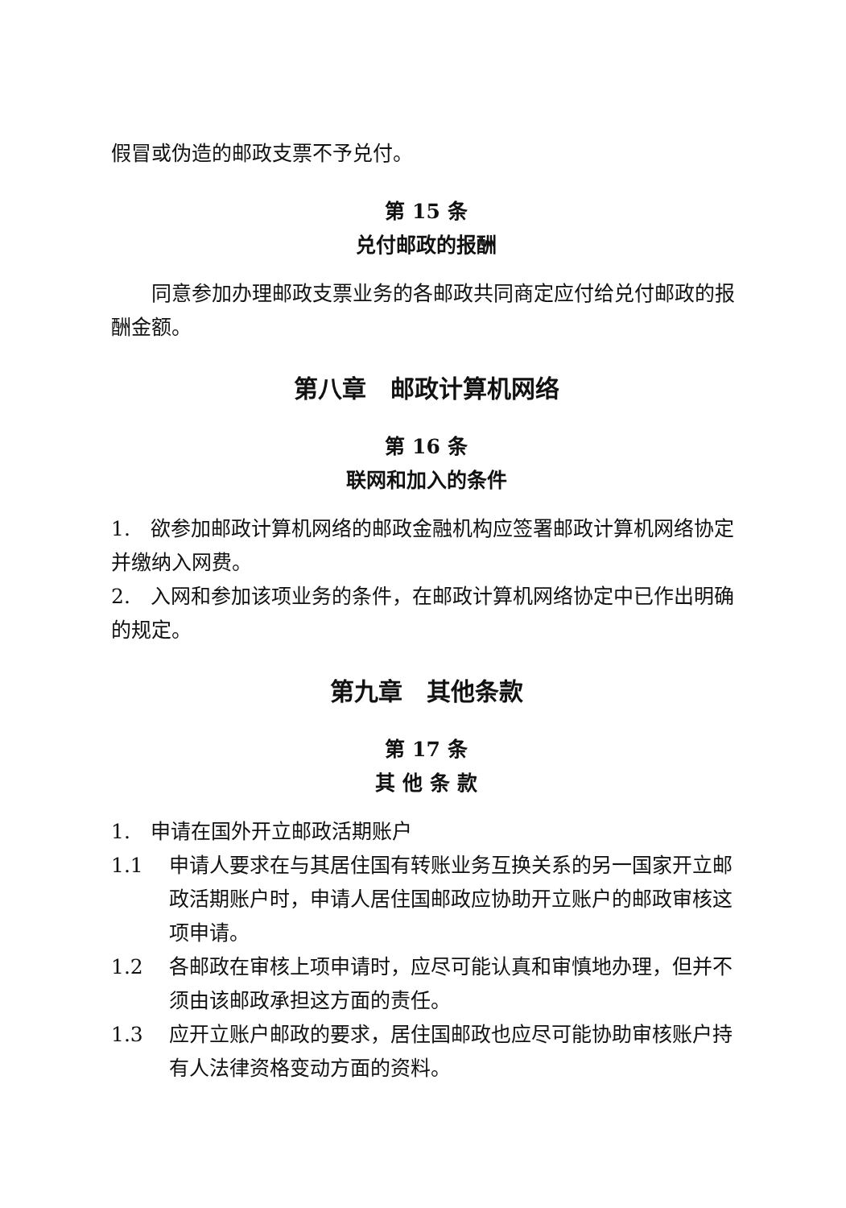假冒或伪造的邮政支票不予兑付。
第 15 条
兑付邮政的报酬
同意参加办理邮政支票业务的各邮政共同商定应付给兑付邮政的报酬金额。
第八章　邮政计算机网络
第 16 条
联网和加入的条件
1.　欲参加邮政计算机网络的邮政金融机构应签署邮政计算机网络协定并缴纳入网费。
2.　入网和参加该项业务的条件，在邮政计算机网络协定中已作出明确的规定。
第九章　其他条款
第 17 条
其 他 条 款
1.　申请在国外开立邮政活期账户
1.1 申请人要求在与其居住国有转账业务互换关系的另一国家开立邮政活期账户时，申请人居住国邮政应协助开立账户的邮政审核这项申请。
1.2 各邮政在审核上项申请时，应尽可能认真和审慎地办理，但并不须由该邮政承担这方面的责任。
1.3 应开立账户邮政的要求，居住国邮政也应尽可能协助审核账户持有人法律资格变动方面的资料。